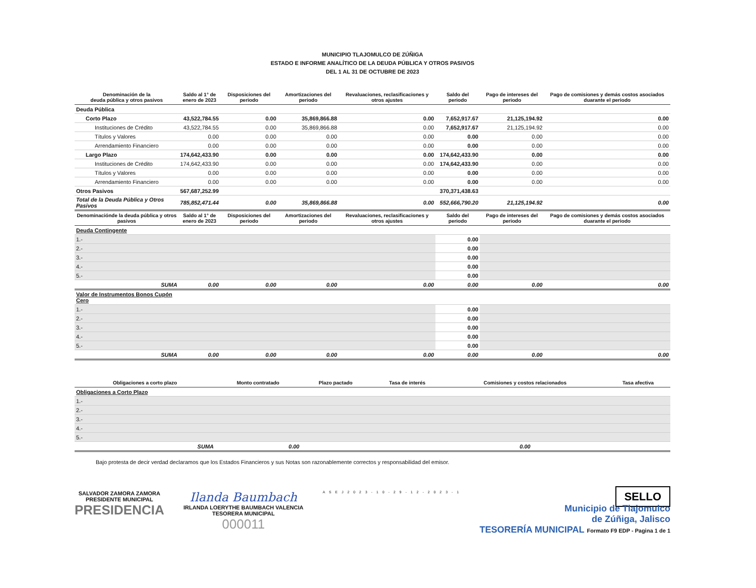MUNICIPIO TLAJOMULCO DE ZÚÑIGA
ESTADO E INFORME ANALÍTICO DE LA DEUDA PÚBLICA Y OTROS PASIVOS
DEL 1 AL 31 DE OCTUBRE DE 2023
| Denominación de la deuda pública y otros pasivos | Saldo al 1° de enero de 2023 | Disposiciones del periodo | Amortizaciones del periodo | Revaluaciones, reclasificaciones y otros ajustes | Saldo del periodo | Pago de intereses del periodo | Pago de comisiones y demás costos asociados duarante el periodo |
| --- | --- | --- | --- | --- | --- | --- | --- |
| Deuda Pública | | | | | | | |
| Corto Plazo | 43,522,784.55 | 0.00 | 35,869,866.88 | 0.00 | 7,652,917.67 | 21,125,194.92 | 0.00 |
| Instituciones de Crédito | 43,522,784.55 | 0.00 | 35,869,866.88 | 0.00 | 7,652,917.67 | 21,125,194.92 | 0.00 |
| Títulos y Valores | 0.00 | 0.00 | 0.00 | 0.00 | 0.00 | 0.00 | 0.00 |
| Arrendamiento Financiero | 0.00 | 0.00 | 0.00 | 0.00 | 0.00 | 0.00 | 0.00 |
| Largo Plazo | 174,642,433.90 | 0.00 | 0.00 | 0.00 | 174,642,433.90 | 0.00 | 0.00 |
| Instituciones de Crédito | 174,642,433.90 | 0.00 | 0.00 | 0.00 | 174,642,433.90 | 0.00 | 0.00 |
| Títulos y Valores | 0.00 | 0.00 | 0.00 | 0.00 | 0.00 | 0.00 | 0.00 |
| Arrendamiento Financiero | 0.00 | 0.00 | 0.00 | 0.00 | 0.00 | 0.00 | 0.00 |
| Otros Pasivos | 567,687,252.99 | | | | 370,371,438.63 | | |
| Total de la Deuda Pública y Otros Pasivos | 785,852,471.44 | 0.00 | 35,869,866.88 | 0.00 | 552,666,790.20 | 21,125,194.92 | 0.00 |
| Denominaciónde la deuda pública y otros pasivos | Saldo al 1° de enero de 2023 | Disposiciones del periodo | Amortizaciones del periodo | Revaluaciones, reclasificaciones y otros ajustes | Saldo del periodo | Pago de intereses del periodo | Pago de comisiones y demás costos asociados duarante el periodo |
| Deuda Contingente | | | | | | | |
| 1.- | | | | | 0.00 | | |
| 2.- | | | | | 0.00 | | |
| 3.- | | | | | 0.00 | | |
| 4.- | | | | | 0.00 | | |
| 5.- | | | | | 0.00 | | |
| SUMA | 0.00 | 0.00 | 0.00 | 0.00 | 0.00 | 0.00 | 0.00 |
| Valor de Instrumentos Bonos Cupón Cero | | | | | | | |
| 1.- | | | | | 0.00 | | |
| 2.- | | | | | 0.00 | | |
| 3.- | | | | | 0.00 | | |
| 4.- | | | | | 0.00 | | |
| 5.- | | | | | 0.00 | | |
| SUMA | 0.00 | 0.00 | 0.00 | 0.00 | 0.00 | 0.00 | 0.00 |
| Obligaciones a corto plazo | Monto contratado | Plazo pactado | Tasa de interés | Comisiones y costos relacionados | Tasa afectiva |
| --- | --- | --- | --- | --- | --- |
| Obligaciones a Corto Plazo | | | | | |
| 1.- | | | | | |
| 2.- | | | | | |
| 3.- | | | | | |
| 4.- | | | | | |
| 5.- | | | | | |
| SUMA | 0.00 | | | 0.00 | |
Bajo protesta de decir verdad declaramos que los Estados Financieros y sus Notas son razonablemente correctos y responsabilidad del emisor.
SALVADOR ZAMORA ZAMORA
PRESIDENTE MUNICIPAL
PRESIDENCIA
Ilanda Baumbach
IRLANDA LOERYTHE BAUMBACH VALENCIA
TESORERA MUNICIPAL
000011
A S E J 2 0 2 3 - 1 0 - 2 9 - 1 2 - 2 0 2 3 - 1
SELLO
Municipio de Tlajomulco
de Zúñiga, Jalisco
TESORERÍA MUNICIPAL Formato F9 EDP - Pagina 1 de 1